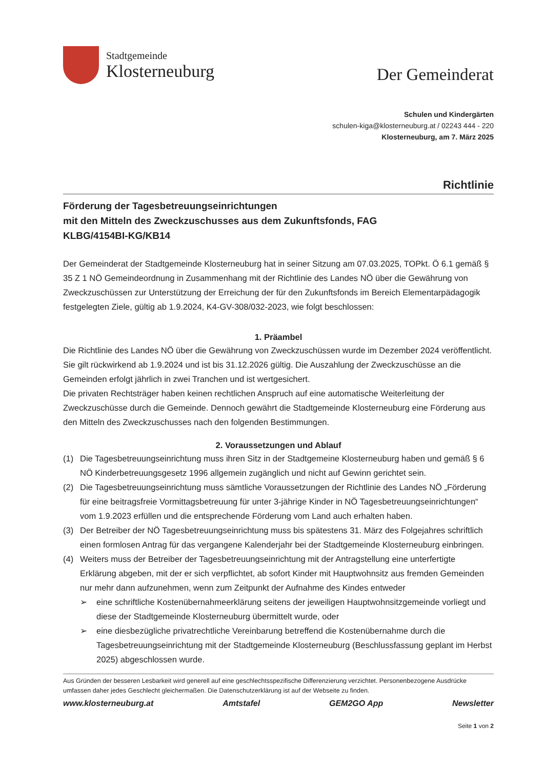Stadtgemeinde
Klosterneuburg
Der Gemeinderat
Schulen und Kindergärten
schulen-kiga@klosterneuburg.at / 02243 444 - 220
Klosterneuburg, am 7. März 2025
Richtlinie
Förderung der Tagesbetreuungseinrichtungen
mit den Mitteln des Zweckzuschusses aus dem Zukunftsfonds, FAG
KLBG/4154BI-KG/KB14
Der Gemeinderat der Stadtgemeinde Klosterneuburg hat in seiner Sitzung am 07.03.2025, TOPkt. Ö 6.1 gemäß § 35 Z 1 NÖ Gemeindeordnung in Zusammenhang mit der Richtlinie des Landes NÖ über die Gewährung von Zweckzuschüssen zur Unterstützung der Erreichung der für den Zukunftsfonds im Bereich Elementarpädagogik festgelegten Ziele, gültig ab 1.9.2024, K4-GV-308/032-2023, wie folgt beschlossen:
1. Präambel
Die Richtlinie des Landes NÖ über die Gewährung von Zweckzuschüssen wurde im Dezember 2024 veröffentlicht. Sie gilt rückwirkend ab 1.9.2024 und ist bis 31.12.2026 gültig. Die Auszahlung der Zweckzuschüsse an die Gemeinden erfolgt jährlich in zwei Tranchen und ist wertgesichert.
Die privaten Rechtsträger haben keinen rechtlichen Anspruch auf eine automatische Weiterleitung der Zweckzuschüsse durch die Gemeinde. Dennoch gewährt die Stadtgemeinde Klosterneuburg eine Förderung aus den Mitteln des Zweckzuschusses nach den folgenden Bestimmungen.
2. Voraussetzungen und Ablauf
(1) Die Tagesbetreuungseinrichtung muss ihren Sitz in der Stadtgemeine Klosterneuburg haben und gemäß § 6 NÖ Kinderbetreuungsgesetz 1996 allgemein zugänglich und nicht auf Gewinn gerichtet sein.
(2) Die Tagesbetreuungseinrichtung muss sämtliche Voraussetzungen der Richtlinie des Landes NÖ „Förderung für eine beitragsfreie Vormittagsbetreuung für unter 3-jährige Kinder in NÖ Tagesbetreuungseinrichtungen“ vom 1.9.2023 erfüllen und die entsprechende Förderung vom Land auch erhalten haben.
(3) Der Betreiber der NÖ Tagesbetreuungseinrichtung muss bis spätestens 31. März des Folgejahres schriftlich einen formlosen Antrag für das vergangene Kalenderjahr bei der Stadtgemeinde Klosterneuburg einbringen.
(4) Weiters muss der Betreiber der Tagesbetreuungseinrichtung mit der Antragstellung eine unterfertigte Erklärung abgeben, mit der er sich verpflichtet, ab sofort Kinder mit Hauptwohnsitz aus fremden Gemeinden nur mehr dann aufzunehmen, wenn zum Zeitpunkt der Aufnahme des Kindes entweder
➢ eine schriftliche Kostenübernahmeerklärung seitens der jeweiligen Hauptwohnsitzgemeinde vorliegt und diese der Stadtgemeinde Klosterneuburg übermittelt wurde, oder
➢ eine diesbezügliche privatrechtliche Vereinbarung betreffend die Kostenübernahme durch die Tagesbetreuungseinrichtung mit der Stadtgemeinde Klosterneuburg (Beschlussfassung geplant im Herbst 2025) abgeschlossen wurde.
Aus Gründen der besseren Lesbarkeit wird generell auf eine geschlechtsspezifische Differenzierung verzichtet. Personenbezogene Ausdrücke umfassen daher jedes Geschlecht gleichermaßen. Die Datenschutzerklärung ist auf der Webseite zu finden.
www.klosterneuburg.at Amtstafel GEM2GO App Newsletter
Seite 1 von 2